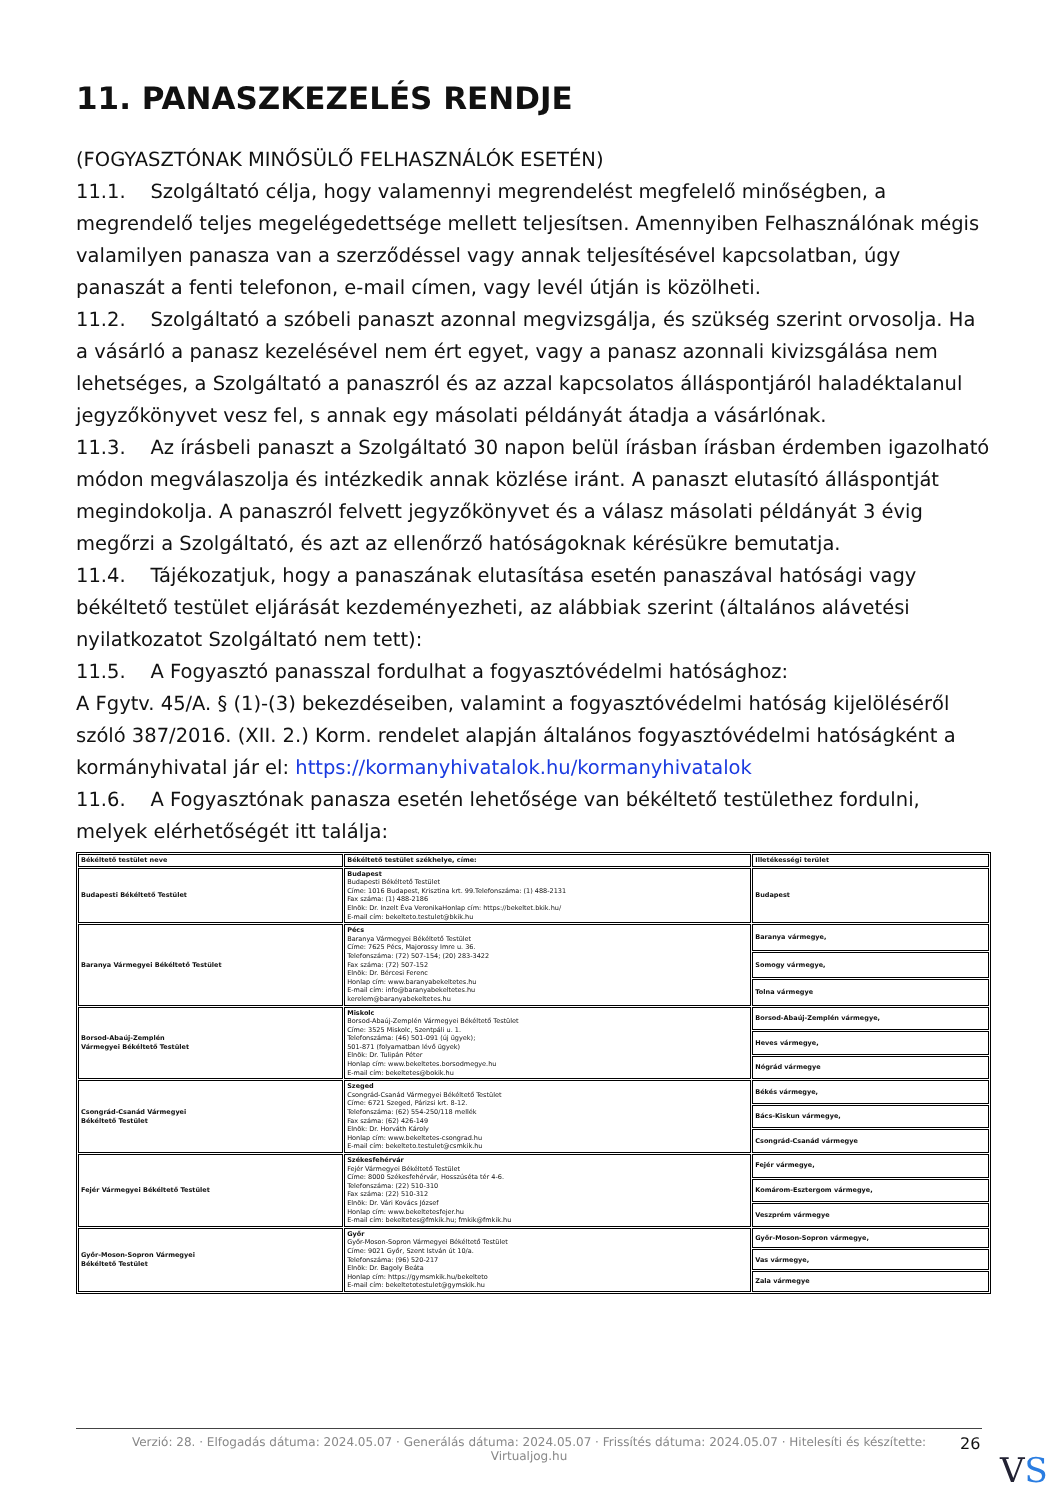11. PANASZKEZELÉS RENDJE
(FOGYASZTÓNAK MINŐSÜLŐ FELHASZNÁLÓK ESETÉN)
11.1. Szolgáltató célja, hogy valamennyi megrendelést megfelelő minőségben, a megrendelő teljes megelégedettsége mellett teljesítsen. Amennyiben Felhasználónak mégis valamilyen panasza van a szerződéssel vagy annak teljesítésével kapcsolatban, úgy panaszát a fenti telefonon, e-mail címen, vagy levél útján is közölheti.
11.2. Szolgáltató a szóbeli panaszt azonnal megvizsgálja, és szükség szerint orvosolja. Ha a vásárló a panasz kezelésével nem ért egyet, vagy a panasz azonnali kivizsgálása nem lehetséges, a Szolgáltató a panaszról és az azzal kapcsolatos álláspontjáról haladéktalanul jegyzőkönyvet vesz fel, s annak egy másolati példányát átadja a vásárlónak.
11.3. Az írásbeli panaszt a Szolgáltató 30 napon belül írásban írásban érdemben igazolható módon megválaszolja és intézkedik annak közlése iránt. A panaszt elutasító álláspontját megindokolja. A panaszról felvett jegyzőkönyvet és a válasz másolati példányát 3 évig megőrzi a Szolgáltató, és azt az ellenőrző hatóságoknak kérésükre bemutatja.
11.4. Tájékozatjuk, hogy a panaszának elutasítása esetén panaszával hatósági vagy békéltető testület eljárását kezdeményezheti, az alábbiak szerint (általános alávetési nyilatkozatot Szolgáltató nem tett):
11.5. A Fogyasztó panasszal fordulhat a fogyasztóvédelmi hatósághoz:
A Fgytv. 45/A. § (1)-(3) bekezdéseiben, valamint a fogyasztóvédelmi hatóság kijelöléséről szóló 387/2016. (XII. 2.) Korm. rendelet alapján általános fogyasztóvédelmi hatóságként a kormányhivatal jár el: https://kormanyhivatalok.hu/kormanyhivatalok
11.6. A Fogyasztónak panasza esetén lehetősége van békéltető testülethez fordulni, melyek elérhetőségét itt találja:
| Békéltető testület neve | Békéltető testület székhelye, címe: | Illetékességi terület |
| Budapesti Békéltető Testület | Budapest Budapesti Békéltető Testület Címe: 1016 Budapest, Krisztina krt. 99.Telefonszáma: (1) 488-2131 Fax száma: (1) 488-2186 Elnök: Dr. Inzelt Éva VeronikaHonlap cím: https://bekeltet.bkik.hu/ E-mail cím: bekelteto.testulet@bkik.hu | Budapest |
| Baranya Vármegyei Békéltető Testület | Pécs Baranya Vármegyei Békéltető Testület Címe: 7625 Pécs, Majorossy Imre u. 36. Telefonszáma: (72) 507-154; (20) 283-3422 Fax száma: (72) 507-152 Elnök: Dr. Bércesi Ferenc Honlap cím: www.baranyabekeltetes.hu E-mail cím: info@baranyabekeltetes.hu kerelem@baranyabekeltetes.hu | Baranya vármegye, |
| | | Somogy vármegye, |
| | | Tolna vármegye |
| Borsod-Abaúj-Zemplén Vármegyei Békéltető Testület | Miskolc Borsod-Abaúj-Zemplén Vármegyei Békéltető Testület Címe: 3525 Miskolc, Szentpáli u. 1. Telefonszáma: (46) 501-091 (új ügyek); 501-871 (folyamatban lévő ügyek) Elnök: Dr. Tulipán Péter Honlap cím: www.bekeltetes.borsodmegye.hu E-mail cím: bekeltetes@bokik.hu | Borsod-Abaúj-Zemplén vármegye, |
| | | Heves vármegye, |
| | | Nógrád vármegye |
| Csongrád-Csanád Vármegyei Békéltető Testület | Szeged Csongrád-Csanád Vármegyei Békéltető Testület Címe: 6721 Szeged, Párizsi krt. 8-12. Telefonszáma: (62) 554-250/118 mellék Fax száma: (62) 426-149 Elnök: Dr. Horváth Károly Honlap cím: www.bekeltetes-csongrad.hu E-mail cím: bekelteto.testulet@csmkik.hu | Békés vármegye, |
| | | Bács-Kiskun vármegye, |
| | | Csongrád-Csanád vármegye |
| Fejér Vármegyei Békéltető Testület | Székesfehérvár Fejér Vármegyei Békéltető Testület Címe: 8000 Székesfehérvár, Hosszúséta tér 4-6. Telefonszáma: (22) 510-310 Fax száma: (22) 510-312 Elnök: Dr. Vári Kovács József Honlap cím: www.bekeltetesfejer.hu E-mail cím: bekeltetes@fmkik.hu; fmkik@fmkik.hu | Fejér vármegye, |
| | | Komárom-Esztergom vármegye, |
| | | Veszprém vármegye |
| Győr-Moson-Sopron Vármegyei Békéltető Testület | Győr Győr-Moson-Sopron Vármegyei Békéltető Testület Címe: 9021 Győr, Szent István út 10/a. Telefonszáma: (96) 520-217 Elnök: Dr. Bagoly Beáta Honlap cím: https://gymsmkik.hu/bekelteto E-mail cím: bekeltetotestulet@gymskik.hu | Győr-Moson-Sopron vármegye, |
| | | Vas vármegye, |
| | | Zala vármegye |
Verzió: 28. · Elfogadás dátuma: 2024.05.07 · Generálás dátuma: 2024.05.07 · Frissítés dátuma: 2024.05.07 · Hitelesíti és készítette:
Virtualjog.hu
26
VS